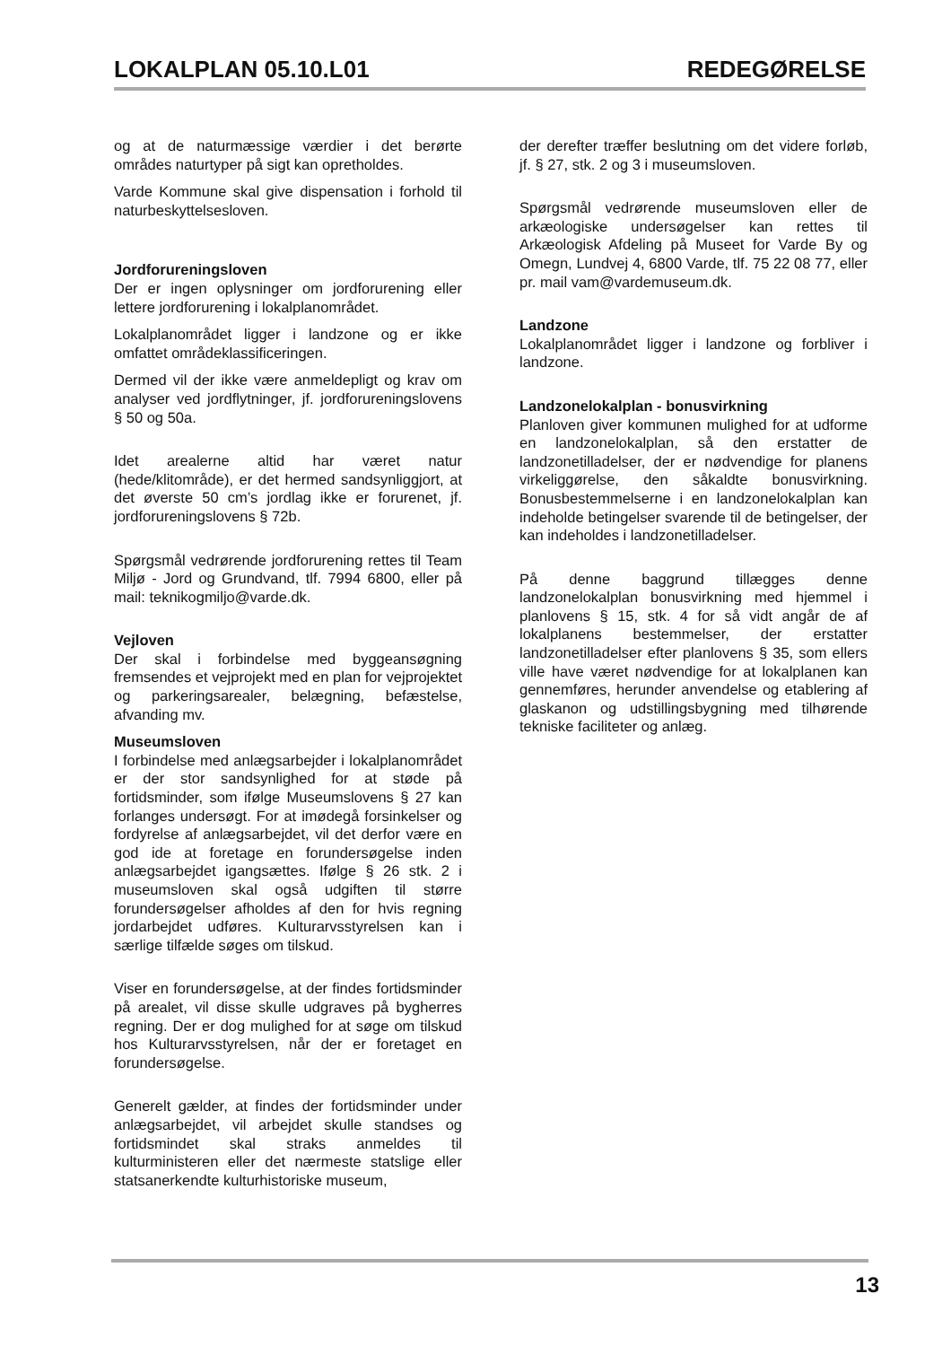LOKALPLAN 05.10.L01 REDEGØRELSE
og at de naturmæssige værdier i det berørte områdes naturtyper på sigt kan opretholdes.
Varde Kommune skal give dispensation i forhold til naturbeskyttelsesloven.
Jordforureningsloven
Der er ingen oplysninger om jordforurening eller lettere jordforurening i lokalplanområdet.
Lokalplanområdet ligger i landzone og er ikke omfattet områdeklassificeringen.
Dermed vil der ikke være anmeldepligt og krav om analyser ved jordflytninger, jf. jordforureningslovens § 50 og 50a.
Idet arealerne altid har været natur (hede/klitområde), er det hermed sandsynliggjort, at det øverste 50 cm’s jordlag ikke er forurenet, jf. jordforureningslovens § 72b.
Spørgsmål vedrørende jordforurening rettes til Team Miljø - Jord og Grundvand, tlf. 7994 6800, eller på mail: teknikogmiljo@varde.dk.
Vejloven
Der skal i forbindelse med byggeansøgning fremsendes et vejprojekt med en plan for vejprojektet og parkeringsarealer, belægning, befæstelse, afvanding mv.
Museumsloven
I forbindelse med anlægsarbejder i lokalplanområdet er der stor sandsynlighed for at støde på fortidsminder, som ifølge Museumslovens § 27 kan forlanges undersøgt. For at imødegå forsinkelser og fordyrelse af anlægsarbejdet, vil det derfor være en god ide at foretage en forundersøgelse inden anlægsarbejdet igangsættes. Ifølge § 26 stk. 2 i museumsloven skal også udgiften til større forundersøgelser afholdes af den for hvis regning jordarbejdet udføres. Kulturarvsstyrelsen kan i særlige tilfælde søges om tilskud.
Viser en forundersøgelse, at der findes fortidsminder på arealet, vil disse skulle udgraves på bygherres regning. Der er dog mulighed for at søge om tilskud hos Kulturarvsstyrelsen, når der er foretaget en forundersøgelse.
Generelt gælder, at findes der fortidsminder under anlægsarbejdet, vil arbejdet skulle standses og fortidsmindet skal straks anmeldes til kulturministeren eller det nærmeste statslige eller statsanerkendte kulturhistoriske museum,
der derefter træffer beslutning om det videre forløb, jf. § 27, stk. 2 og 3 i museumsloven.
Spørgsmål vedrørende museumsloven eller de arkæologiske undersøgelser kan rettes til Arkæologisk Afdeling på Museet for Varde By og Omegn, Lundvej 4, 6800 Varde, tlf. 75 22 08 77, eller pr. mail vam@vardemuseum.dk.
Landzone
Lokalplanområdet ligger i landzone og forbliver i landzone.
Landzonelokalplan - bonusvirkning
Planloven giver kommunen mulighed for at udforme en landzonelokalplan, så den erstatter de landzonetilladelser, der er nødvendige for planens virkeliggørelse, den såkaldte bonusvirkning. Bonusbestemmelserne i en landzonelokalplan kan indeholde betingelser svarende til de betingelser, der kan indeholdes i landzonetilladelser.
På denne baggrund tillægges denne landzonelokalplan bonusvirkning med hjemmel i planlovens § 15, stk. 4 for så vidt angår de af lokalplanens bestemmelser, der erstatter landzonetilladelser efter planlovens § 35, som ellers ville have været nødvendige for at lokalplanen kan gennemføres, herunder anvendelse og etablering af glaskanon og udstillingsbygning med tilhørende tekniske faciliteter og anlæg.
13